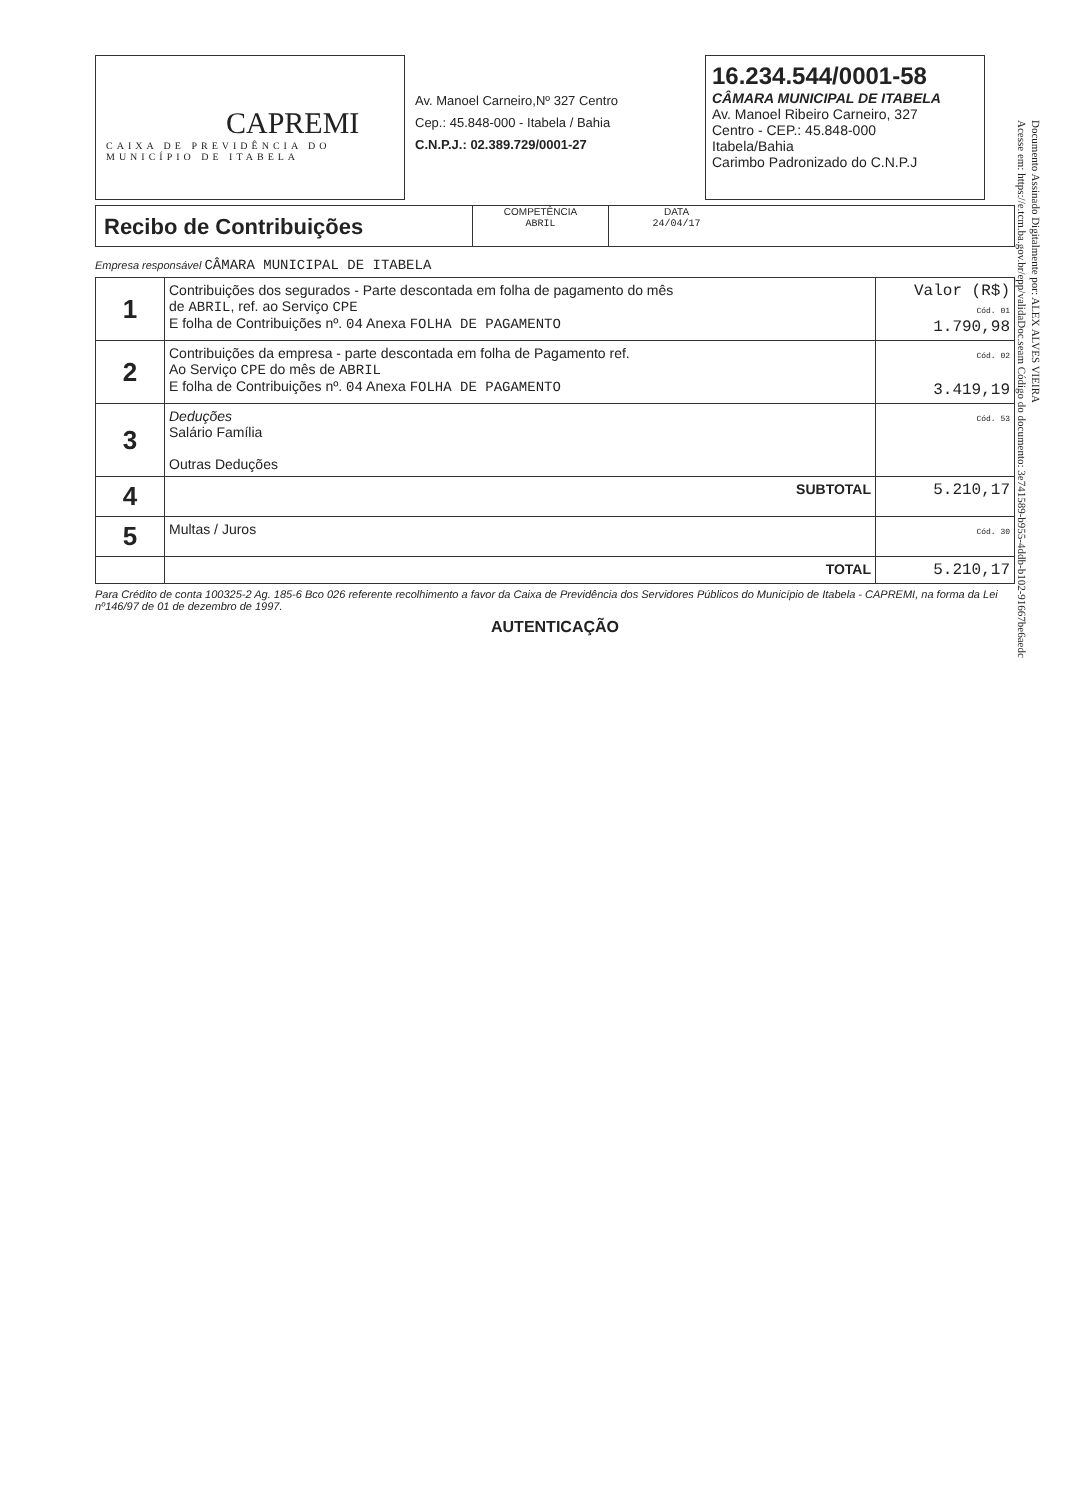CAPREMI
CAIXA DE PREVIDÊNCIA DO MUNICÍPIO DE ITABELA
Av. Manoel Carneiro,Nº 327 Centro
Cep.: 45.848-000 - Itabela / Bahia
C.N.P.J.: 02.389.729/0001-27
16.234.544/0001-58
CÂMARA MUNICIPAL DE ITABELA
Av. Manoel Ribeiro Carneiro, 327
Centro - CEP.: 45.848-000
Itabela/Bahia
Carimbo Padronizado do C.N.P.J
Recibo de Contribuições
COMPETÊNCIA
ABRIL
DATA
24/04/17
Empresa responsável CÂMARA MUNICIPAL DE ITABELA
| 1 | Contribuições dos segurados - Parte descontada em folha de pagamento do mês de ABRIL , ref. ao Serviço CPE E folha de Contribuições nº. 04 Anexa FOLHA DE PAGAMENTO | Valor (R$) Cód. 01 1.790,98 |
| 2 | Contribuições da empresa - parte descontada em folha de Pagamento ref. Ao Serviço CPE do mês de ABRIL E folha de Contribuições nº. 04 Anexa FOLHA DE PAGAMENTO | Cód. 02 3.419,19 |
| 3 | Deduções Salário Família Outras Deduções | Cód. 53 |
| 4 | SUBTOTAL | 5.210,17 |
| 5 | Multas / Juros | Cód. 30 |
| | TOTAL | 5.210,17 |
Para Crédito de conta 100325-2 Ag. 185-6 Bco 026 referente recolhimento a favor da Caixa de Previdência dos Servidores Públicos do Município de Itabela - CAPREMI, na forma da Lei nº146/97 de 01 de dezembro de 1997.
AUTENTICAÇÃO
Documento Assinado Digitalmente por: ALEX ALVES VIEIRA
Acesse em: https://e.tcm.ba.gov.br/epp/validaDoc.seam Código do documento: 3e741589-b955-4ddb-b102-91667be6aedc